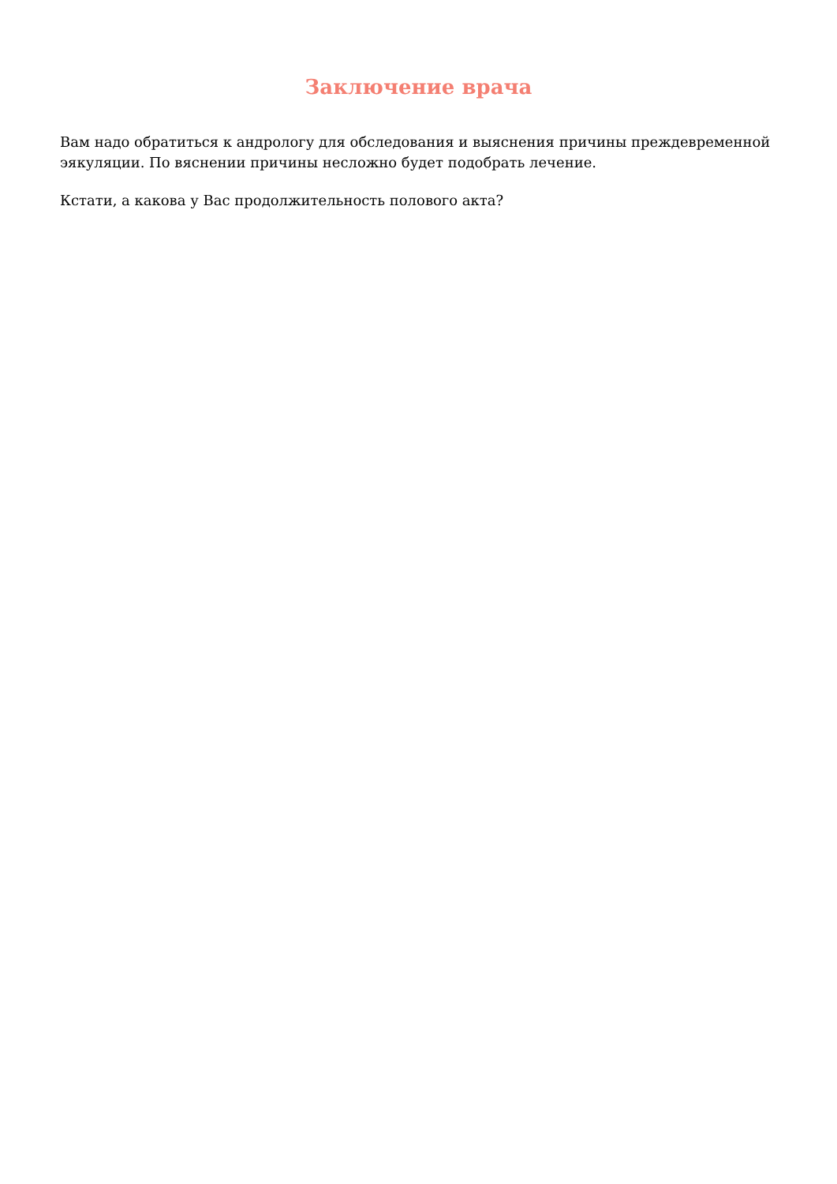Заключение врача
Вам надо обратиться к андрологу для обследования и выяснения причины преждевременной эякуляции. По вяснении причины несложно будет подобрать лечение.
Кстати, а какова у Вас продолжительность полового акта?